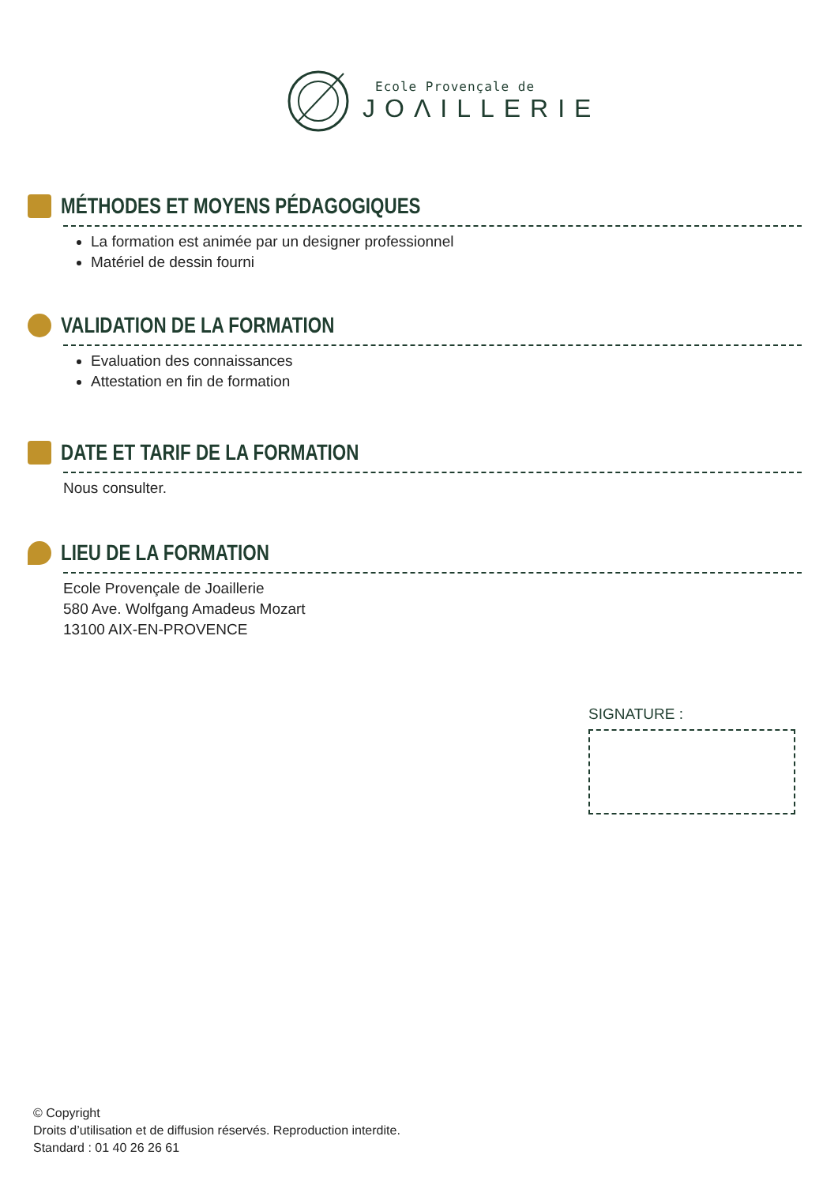Ecole Provençale de
JOΛILLERIE
MÉTHODES ET MOYENS PÉDAGOGIQUES
La formation est animée par un designer professionnel
Matériel de dessin fourni
VALIDATION DE LA FORMATION
Evaluation des connaissances
Attestation en fin de formation
DATE ET TARIF DE LA FORMATION
Nous consulter.
LIEU DE LA FORMATION
Ecole Provençale de Joaillerie
580 Ave. Wolfgang Amadeus Mozart
13100 AIX-EN-PROVENCE
SIGNATURE :
© Copyright
Droits d’utilisation et de diffusion réservés. Reproduction interdite.
Standard : 01 40 26 26 61